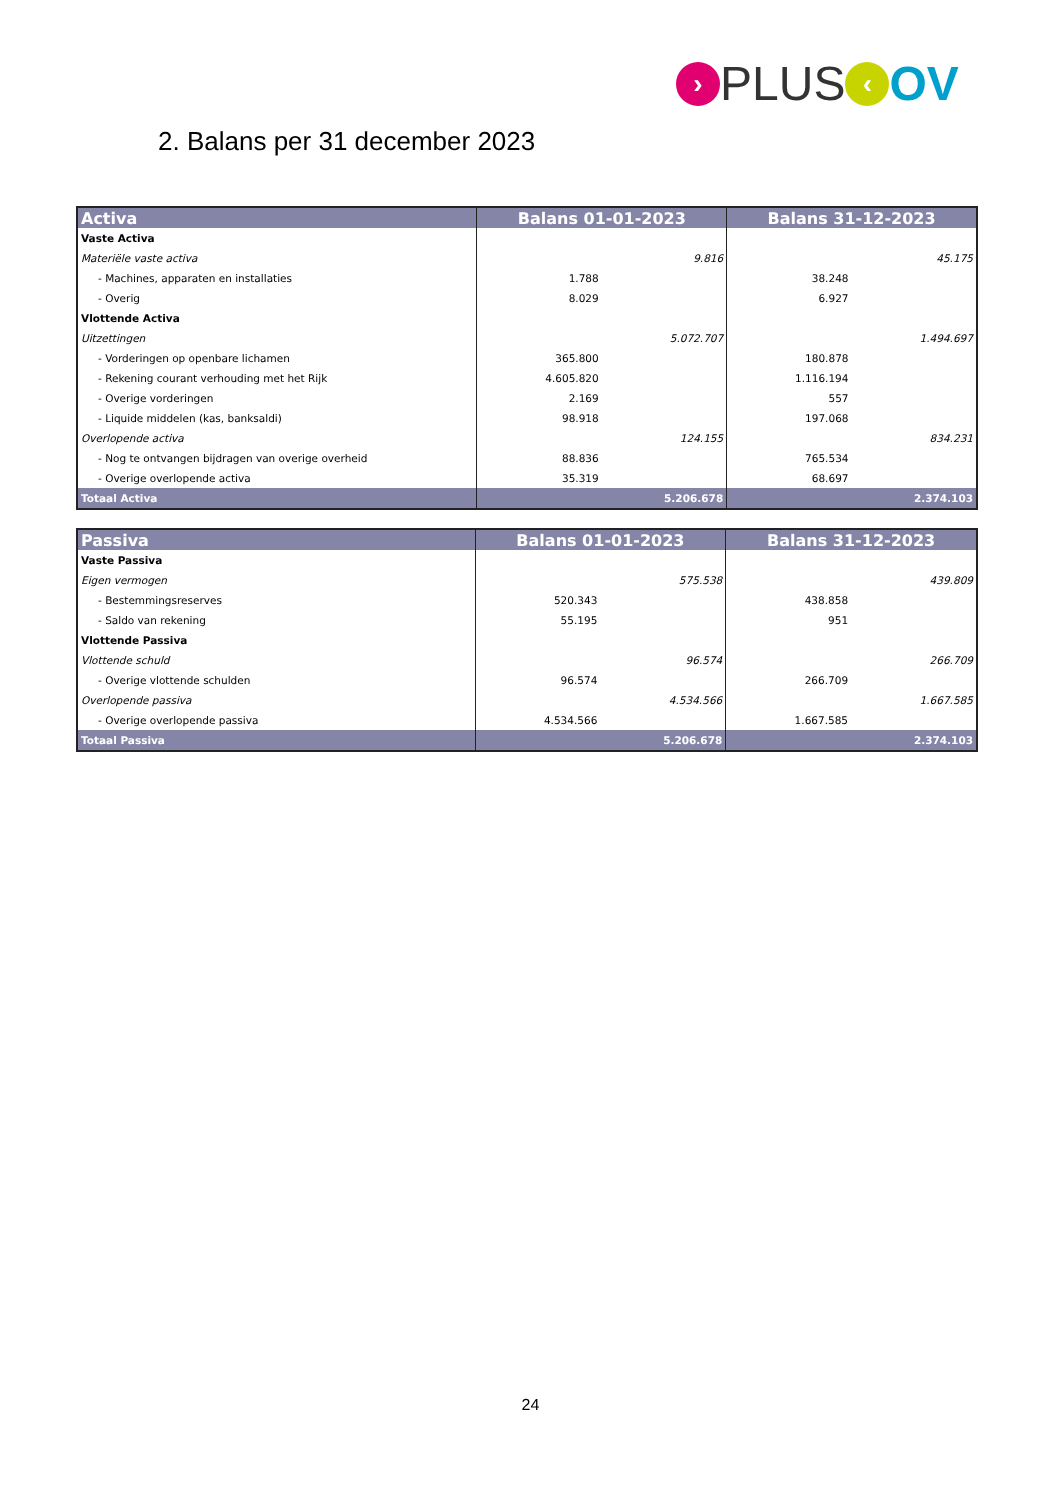› PLUS ‹ OV
2. Balans per 31 december 2023
| Activa | Balans 01-01-2023 | | Balans 31-12-2023 | |
| --- | --- | --- | --- | --- |
| Vaste Activa | | | | |
| Materiële vaste activa | | 9.816 | | 45.175 |
| - Machines, apparaten en installaties | 1.788 | | 38.248 | |
| - Overig | 8.029 | | 6.927 | |
| Vlottende Activa | | | | |
| Uitzettingen | | 5.072.707 | | 1.494.697 |
| - Vorderingen op openbare lichamen | 365.800 | | 180.878 | |
| - Rekening courant verhouding met het Rijk | 4.605.820 | | 1.116.194 | |
| - Overige vorderingen | 2.169 | | 557 | |
| - Liquide middelen (kas, banksaldi) | 98.918 | | 197.068 | |
| Overlopende activa | | 124.155 | | 834.231 |
| - Nog te ontvangen bijdragen van overige overheid | 88.836 | | 765.534 | |
| - Overige overlopende activa | 35.319 | | 68.697 | |
| Totaal Activa | | 5.206.678 | | 2.374.103 |
| Passiva | Balans 01-01-2023 | | Balans 31-12-2023 | |
| --- | --- | --- | --- | --- |
| Vaste Passiva | | | | |
| Eigen vermogen | | 575.538 | | 439.809 |
| - Bestemmingsreserves | 520.343 | | 438.858 | |
| - Saldo van rekening | 55.195 | | 951 | |
| Vlottende Passiva | | | | |
| Vlottende schuld | | 96.574 | | 266.709 |
| - Overige vlottende schulden | 96.574 | | 266.709 | |
| Overlopende passiva | | 4.534.566 | | 1.667.585 |
| - Overige overlopende passiva | 4.534.566 | | 1.667.585 | |
| Totaal Passiva | | 5.206.678 | | 2.374.103 |
24